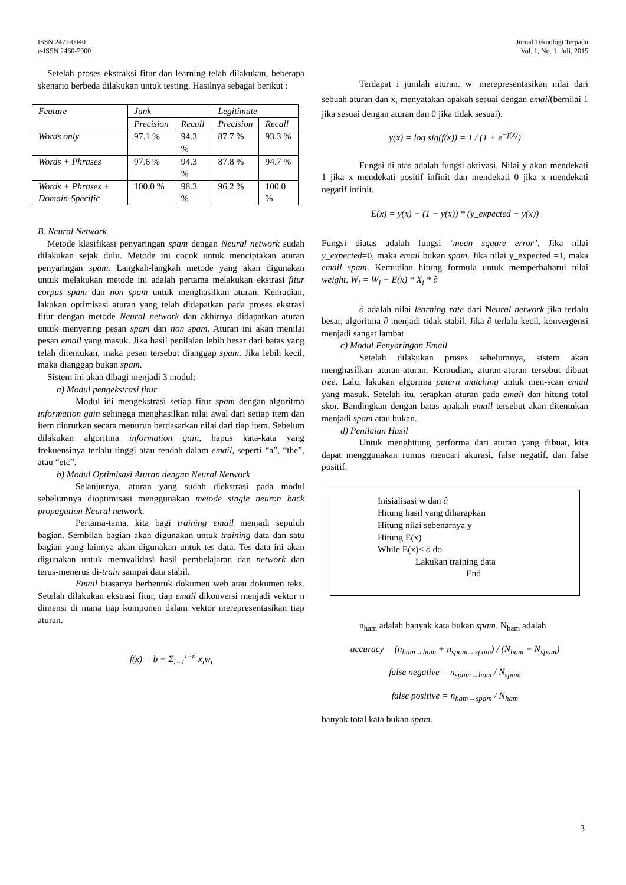ISSN 2477-0040
e-ISSN 2460-7900
Jurnal Teknologi Terpadu
Vol. 1, No. 1, Juli, 2015
Setelah proses ekstraksi fitur dan learning telah dilakukan, beberapa skenario berbeda dilakukan untuk testing. Hasilnya sebagai berikut :
| Feature | Junk | | Legitimate | |
| --- | --- | --- | --- | --- |
| | Precision | Recall | Precision | Recall |
| Words only | 97.1 % | 94.3 % | 87.7 % | 93.3 % |
| Words + Phrases | 97.6 % | 94.3 % | 87.8 % | 94.7 % |
| Words + Phrases + Domain-Specific | 100.0 % | 98.3 % | 96.2 % | 100.0 % |
B. Neural Network
Metode klasifikasi penyaringan spam dengan Neural network sudah dilakukan sejak dulu. Metode ini cocok untuk menciptakan aturan penyaringan spam. Langkah-langkah metode yang akan digunakan untuk melakukan metode ini adalah pertama melakukan ekstrasi fitur corpus spam dan non spam untuk menghasilkan aturan. Kemudian, lakukan optimisasi aturan yang telah didapatkan pada proses ekstrasi fitur dengan metode Neural network dan akhirnya didapatkan aturan untuk menyaring pesan spam dan non spam. Aturan ini akan menilai pesan email yang masuk. Jika hasil penilaian lebih besar dari batas yang telah ditentukan, maka pesan tersebut dianggap spam. Jika lebih kecil, maka dianggap bukan spam.
Sistem ini akan dibagi menjadi 3 modul:
a) Modul pengekstrasi fitur
Modul ini mengekstrasi setiap fitur spam dengan algoritma information gain sehingga menghasilkan nilai awal dari setiap item dan item diurutkan secara menurun berdasarkan nilai dari tiap item. Sebelum dilakukan algoritma information gain, hapus kata-kata yang frekuensinya terlalu tinggi atau rendah dalam email, seperti “a”, “the”, atau “etc”.
b) Modul Optimisasi Aturan dengan Neural Network
Selanjutnya, aturan yang sudah diekstrasi pada modul sebelumnya dioptimisasi menggunakan metode single neuron back propagation Neural network.
Pertama-tama, kita bagi training email menjadi sepuluh bagian. Sembilan bagian akan digunakan untuk training data dan satu bagian yang lainnya akan digunakan untuk tes data. Tes data ini akan digunakan untuk memvalidasi hasil pembelajaran dan network dan terus-menerus di-train sampai data stabil.
Email biasanya berbentuk dokumen web atau dokumen teks. Setelah dilakukan ekstrasi fitur, tiap email dikonversi menjadi vektor n dimensi di mana tiap komponen dalam vektor merepresentasikan tiap aturan.
f(x) = b + Σ<sub>i=1</sub><sup>i=n</sup> x<sub>i</sub>w<sub>i</sub>
Terdapat i jumlah aturan. w<sub>i</sub> merepresentasikan nilai dari sebuah aturan dan x<sub>i</sub> menyatakan apakah sesuai dengan email(bernilai 1 jika sesuai dengan aturan dan 0 jika tidak sesuai).
y(x) = log sig(f(x)) = 1 / (1 + e<sup>−f(x)</sup>)
Fungsi di atas adalah fungsi aktivasi. Nilai y akan mendekati 1 jika x mendekati positif infinit dan mendekati 0 jika x mendekati negatif infinit.
E(x) = y(x) − (1 − y(x)) * (y_expected − y(x))
Fungsi diatas adalah fungsi ‘mean square error’. Jika nilai y_expected=0, maka email bukan spam. Jika nilai y_expected =1, maka email spam. Kemudian hitung formula untuk memperbaharui nilai weight. W<sub>i</sub> = W<sub>i</sub> + E(x) * X<sub>i</sub> * ∂
∂ adalah nilai learning rate dari Neural network jika terlalu besar, algoritma ∂ menjadi tidak stabil. Jika ∂ terlalu kecil, konvergensi menjadi sangat lambat.
c) Modul Penyaringan Email
Setelah dilakukan proses sebelumnya, sistem akan menghasilkan aturan-aturan. Kemudian, aturan-aturan tersebut dibuat tree. Lalu, lakukan algorima patern matching untuk men-scan email yang masuk. Setelah itu, terapkan aturan pada email dan hitung total skor. Bandingkan dengan batas apakah email tersebut akan ditentukan menjadi spam atau bukan.
d) Penilaian Hasil
Untuk menghitung performa dari aturan yang dibuat, kita dapat menggunakan rumus mencari akurasi, false negatif, dan false positif.
Inisialisasi w dan ∂
Hitung hasil yang diharapkan
Hitung nilai sebenarnya y
Hitung E(x)
While E(x)< ∂ do
Lakukan training data
End
n<sub>ham</sub> adalah banyak kata bukan spam. N<sub>ham</sub> adalah
accuracy = (n<sub>ham→ham</sub> + n<sub>spam→spam</sub>) / (N<sub>ham</sub> + N<sub>spam</sub>)
false negative = n<sub>spam→ham</sub> / N<sub>spam</sub>
false positive = n<sub>ham→spam</sub> / N<sub>ham</sub>
banyak total kata bukan spam.
3